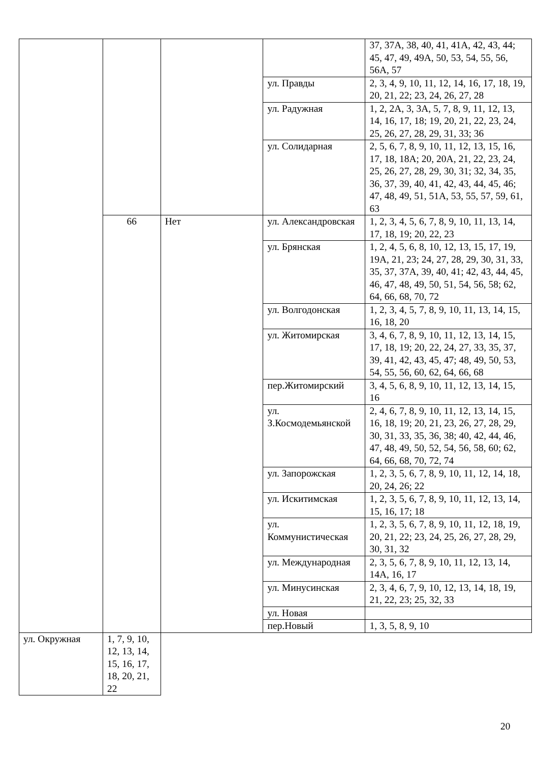| | | | | 37, 37А, 38, 40, 41, 41А, 42, 43, 44; 45, 47, 49, 49А, 50, 53, 54, 55, 56, 56А, 57 |
| | | | ул. Правды | 2, 3, 4, 9, 10, 11, 12, 14, 16, 17, 18, 19, 20, 21, 22; 23, 24, 26, 27, 28 |
| | | | ул. Радужная | 1, 2, 2А, 3, 3А, 5, 7, 8, 9, 11, 12, 13, 14, 16, 17, 18; 19, 20, 21, 22, 23, 24, 25, 26, 27, 28, 29, 31, 33; 36 |
| | | | ул. Солидарная | 2, 5, 6, 7, 8, 9, 10, 11, 12, 13, 15, 16, 17, 18, 18А; 20, 20А, 21, 22, 23, 24, 25, 26, 27, 28, 29, 30, 31; 32, 34, 35, 36, 37, 39, 40, 41, 42, 43, 44, 45, 46; 47, 48, 49, 51, 51А, 53, 55, 57, 59, 61, 63 |
| | 66 | Нет | ул. Александровская | 1, 2, 3, 4, 5, 6, 7, 8, 9, 10, 11, 13, 14, 17, 18, 19; 20, 22, 23 |
| | | | ул. Брянская | 1, 2, 4, 5, 6, 8, 10, 12, 13, 15, 17, 19, 19А, 21, 23; 24, 27, 28, 29, 30, 31, 33, 35, 37, 37А, 39, 40, 41; 42, 43, 44, 45, 46, 47, 48, 49, 50, 51, 54, 56, 58; 62, 64, 66, 68, 70, 72 |
| | | | ул. Волгодонская | 1, 2, 3, 4, 5, 7, 8, 9, 10, 11, 13, 14, 15, 16, 18, 20 |
| | | | ул. Житомирская | 3, 4, 6, 7, 8, 9, 10, 11, 12, 13, 14, 15, 17, 18, 19; 20, 22, 24, 27, 33, 35, 37, 39, 41, 42, 43, 45, 47; 48, 49, 50, 53, 54, 55, 56, 60, 62, 64, 66, 68 |
| | | | пер.Житомирский | 3, 4, 5, 6, 8, 9, 10, 11, 12, 13, 14, 15, 16 |
| | | | ул. З.Космодемьянской | 2, 4, 6, 7, 8, 9, 10, 11, 12, 13, 14, 15, 16, 18, 19; 20, 21, 23, 26, 27, 28, 29, 30, 31, 33, 35, 36, 38; 40, 42, 44, 46, 47, 48, 49, 50, 52, 54, 56, 58, 60; 62, 64, 66, 68, 70, 72, 74 |
| | | | ул. Запорожская | 1, 2, 3, 5, 6, 7, 8, 9, 10, 11, 12, 14, 18, 20, 24, 26; 22 |
| | | | ул. Искитимская | 1, 2, 3, 5, 6, 7, 8, 9, 10, 11, 12, 13, 14, 15, 16, 17; 18 |
| | | | ул. Коммунистическая | 1, 2, 3, 5, 6, 7, 8, 9, 10, 11, 12, 18, 19, 20, 21, 22; 23, 24, 25, 26, 27, 28, 29, 30, 31, 32 |
| | | | ул. Международная | 2, 3, 5, 6, 7, 8, 9, 10, 11, 12, 13, 14, 14А, 16, 17 |
| | | | ул. Минусинская | 2, 3, 4, 6, 7, 9, 10, 12, 13, 14, 18, 19, 21, 22, 23; 25, 32, 33 |
| | | | ул. Новая | |
| | | | пер.Новый | 1, 3, 5, 8, 9, 10 |
| ул. Окружная | 1, 7, 9, 10, 12, 13, 14, 15, 16, 17, 18, 20, 21, 22 | | | |
20